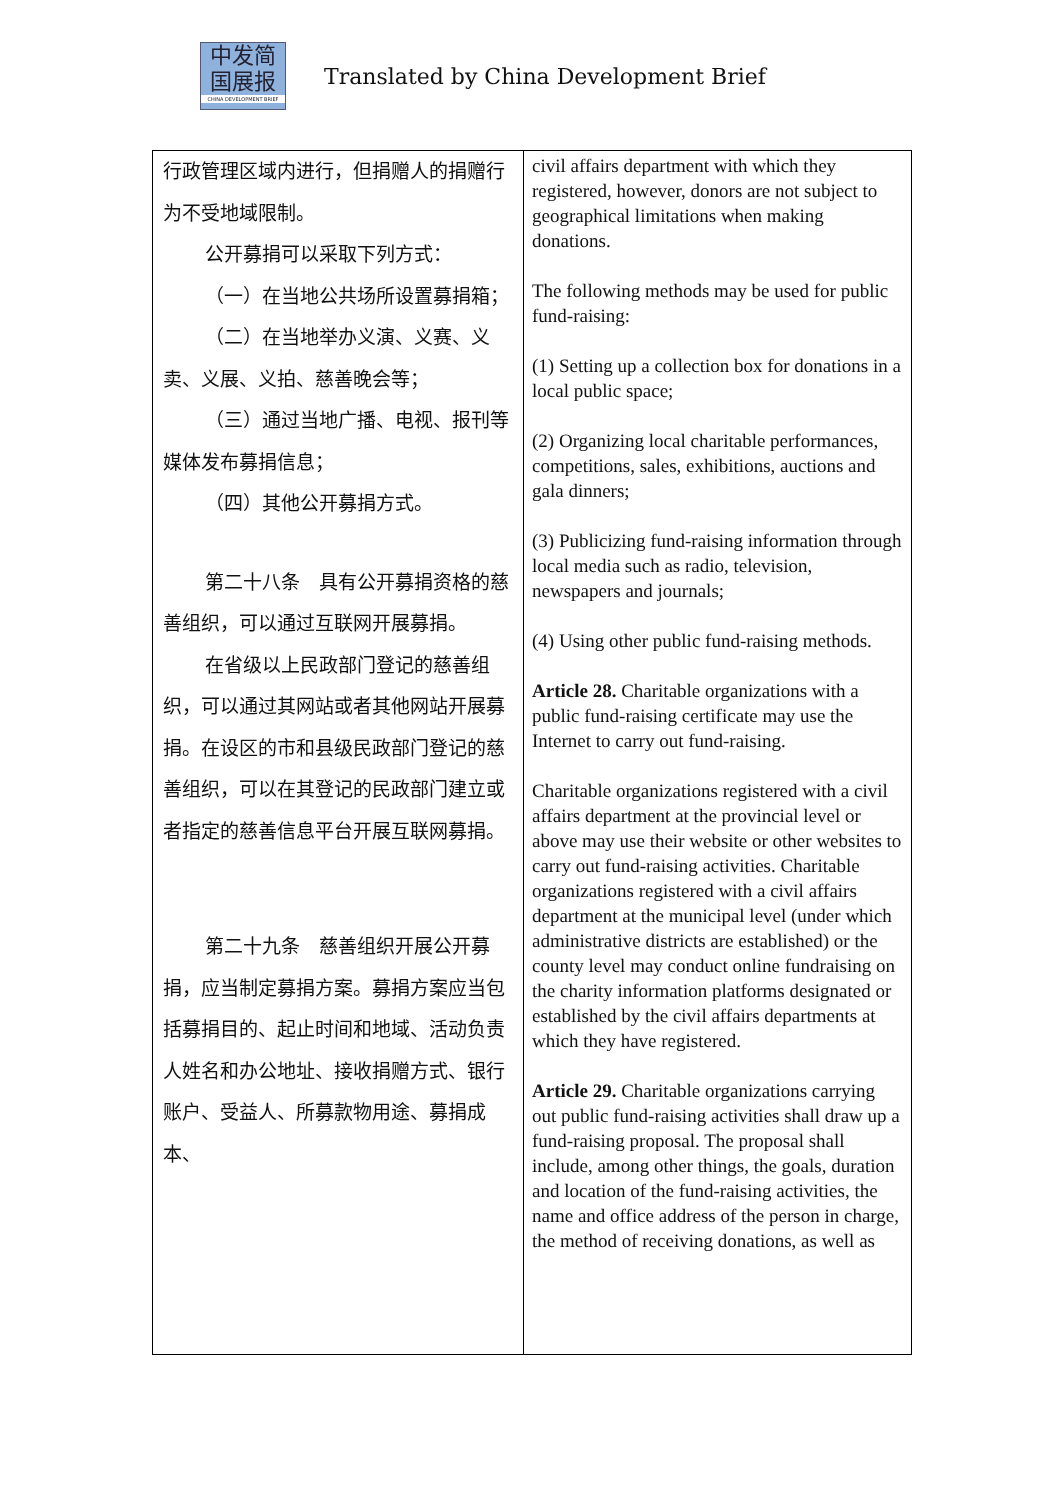中发简
国展报
CHINA DEVELOPMENT BRIEF
Translated by China Development Brief
| 行政管理区域内进行，但捐赠人的捐赠行为不受地域限制。 公开募捐可以采取下列方式： （一）在当地公共场所设置募捐箱； （二）在当地举办义演、义赛、义卖、义展、义拍、慈善晚会等； （三）通过当地广播、电视、报刊等媒体发布募捐信息； （四）其他公开募捐方式。 第二十八条 具有公开募捐资格的慈善组织，可以通过互联网开展募捐。 在省级以上民政部门登记的慈善组织，可以通过其网站或者其他网站开展募捐。在设区的市和县级民政部门登记的慈善组织，可以在其登记的民政部门建立或者指定的慈善信息平台开展互联网募捐。 第二十九条 慈善组织开展公开募捐，应当制定募捐方案。募捐方案应当包括募捐目的、起止时间和地域、活动负责人姓名和办公地址、接收捐赠方式、银行账户、受益人、所募款物用途、募捐成本、 | civil affairs department with which they registered, however, donors are not subject to geographical limitations when making donations. The following methods may be used for public fund-raising: (1) Setting up a collection box for donations in a local public space; (2) Organizing local charitable performances, competitions, sales, exhibitions, auctions and gala dinners; (3) Publicizing fund-raising information through local media such as radio, television, newspapers and journals; (4) Using other public fund-raising methods. Article 28. Charitable organizations with a public fund-raising certificate may use the Internet to carry out fund-raising. Charitable organizations registered with a civil affairs department at the provincial level or above may use their website or other websites to carry out fund-raising activities. Charitable organizations registered with a civil affairs department at the municipal level (under which administrative districts are established) or the county level may conduct online fundraising on the charity information platforms designated or established by the civil affairs departments at which they have registered. Article 29. Charitable organizations carrying out public fund-raising activities shall draw up a fund-raising proposal. The proposal shall include, among other things, the goals, duration and location of the fund-raising activities, the name and office address of the person in charge, the method of receiving donations, as well as |